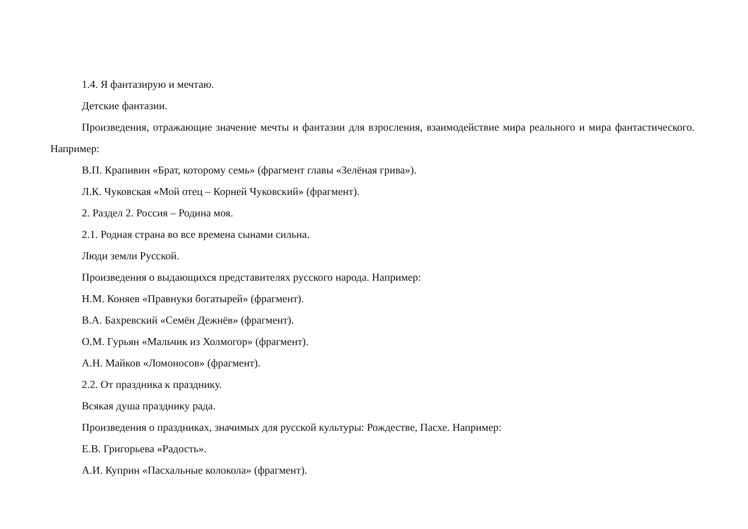1.4. Я фантазирую и мечтаю.
Детские фантазии.
Произведения, отражающие значение мечты и фантазии для взросления, взаимодействие мира реального и мира фантастического. Например:
В.П. Крапивин «Брат, которому семь» (фрагмент главы «Зелёная грива»).
Л.К. Чуковская «Мой отец – Корней Чуковский» (фрагмент).
2. Раздел 2. Россия – Родина моя.
2.1. Родная страна во все времена сынами сильна.
Люди земли Русской.
Произведения о выдающихся представителях русского народа. Например:
Н.М. Коняев «Правнуки богатырей» (фрагмент).
В.А. Бахревский «Семён Дежнёв» (фрагмент).
О.М. Гурьян «Мальчик из Холмогор» (фрагмент).
А.Н. Майков «Ломоносов» (фрагмент).
2.2. От праздника к празднику.
Всякая душа празднику рада.
Произведения о праздниках, значимых для русской культуры: Рождестве, Пасхе. Например:
Е.В. Григорьева «Радость».
А.И. Куприн «Пасхальные колокола» (фрагмент).